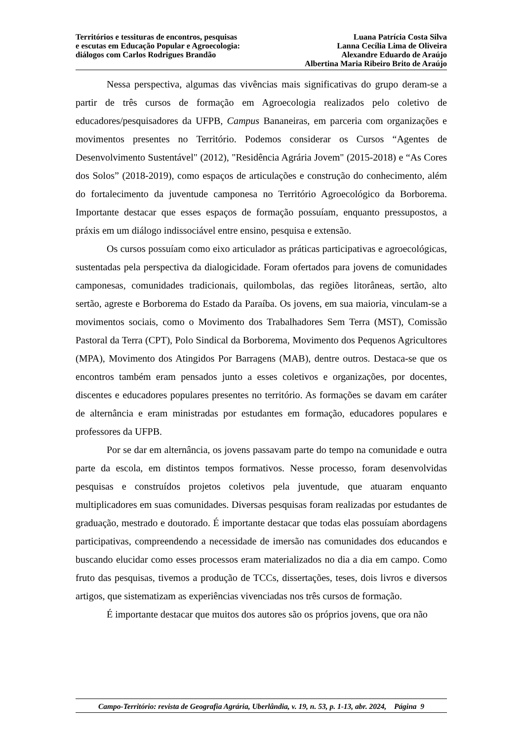Territórios e tessituras de encontros, pesquisas
e escutas em Educação Popular e Agroecologia:
diálogos com Carlos Rodrigues Brandão
Luana Patrícia Costa Silva
Lanna Cecília Lima de Oliveira
Alexandre Eduardo de Araújo
Albertina Maria Ribeiro Brito de Araújo
Nessa perspectiva, algumas das vivências mais significativas do grupo deram-se a partir de três cursos de formação em Agroecologia realizados pelo coletivo de educadores/pesquisadores da UFPB, Campus Bananeiras, em parceria com organizações e movimentos presentes no Território. Podemos considerar os Cursos “Agentes de Desenvolvimento Sustentável" (2012), "Residência Agrária Jovem" (2015-2018) e “As Cores dos Solos” (2018-2019), como espaços de articulações e construção do conhecimento, além do fortalecimento da juventude camponesa no Território Agroecológico da Borborema. Importante destacar que esses espaços de formação possuíam, enquanto pressupostos, a práxis em um diálogo indissociável entre ensino, pesquisa e extensão.
Os cursos possuíam como eixo articulador as práticas participativas e agroecológicas, sustentadas pela perspectiva da dialogicidade. Foram ofertados para jovens de comunidades camponesas, comunidades tradicionais, quilombolas, das regiões litorâneas, sertão, alto sertão, agreste e Borborema do Estado da Paraíba. Os jovens, em sua maioria, vinculam-se a movimentos sociais, como o Movimento dos Trabalhadores Sem Terra (MST), Comissão Pastoral da Terra (CPT), Polo Sindical da Borborema, Movimento dos Pequenos Agricultores (MPA), Movimento dos Atingidos Por Barragens (MAB), dentre outros. Destaca-se que os encontros também eram pensados junto a esses coletivos e organizações, por docentes, discentes e educadores populares presentes no território. As formações se davam em caráter de alternância e eram ministradas por estudantes em formação, educadores populares e professores da UFPB.
Por se dar em alternância, os jovens passavam parte do tempo na comunidade e outra parte da escola, em distintos tempos formativos. Nesse processo, foram desenvolvidas pesquisas e construídos projetos coletivos pela juventude, que atuaram enquanto multiplicadores em suas comunidades. Diversas pesquisas foram realizadas por estudantes de graduação, mestrado e doutorado. É importante destacar que todas elas possuíam abordagens participativas, compreendendo a necessidade de imersão nas comunidades dos educandos e buscando elucidar como esses processos eram materializados no dia a dia em campo. Como fruto das pesquisas, tivemos a produção de TCCs, dissertações, teses, dois livros e diversos artigos, que sistematizam as experiências vivenciadas nos três cursos de formação.
É importante destacar que muitos dos autores são os próprios jovens, que ora não
Campo-Território: revista de Geografia Agrária, Uberlândia, v. 19, n. 53, p. 1-13, abr. 2024, Página 9